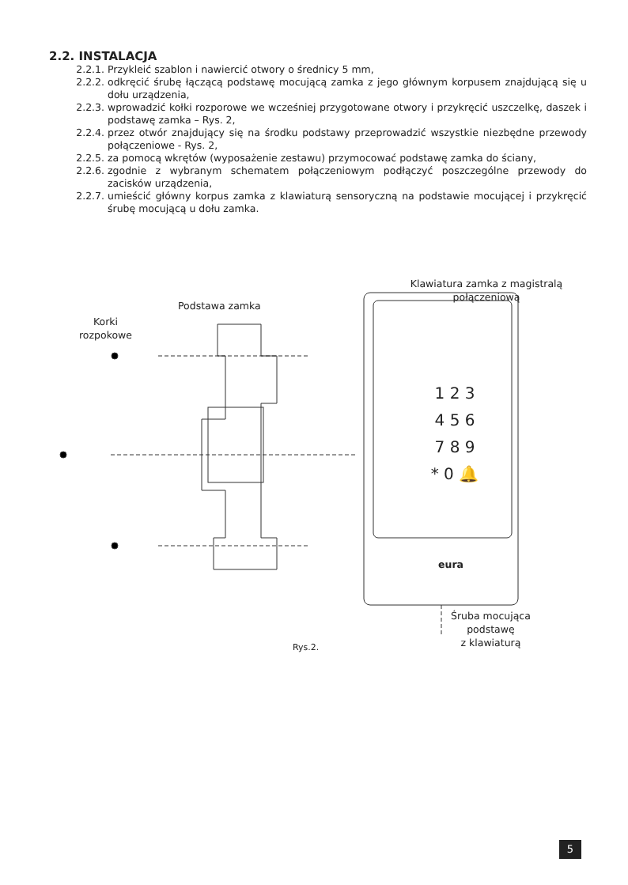2.2. INSTALACJA
2.2.1. Przykleić szablon i nawiercić otwory o średnicy 5 mm,
2.2.2. odkręcić śrubę łączącą podstawę mocującą zamka z jego głównym korpusem znajdującą się u dołu urządzenia,
2.2.3. wprowadzić kołki rozporowe we wcześniej przygotowane otwory i przykręcić uszczelkę, daszek i podstawę zamka – Rys. 2,
2.2.4. przez otwór znajdujący się na środku podstawy przeprowadzić wszystkie niezbędne przewody połączeniowe - Rys. 2,
2.2.5. za pomocą wkrętów (wyposażenie zestawu) przymocować podstawę zamka do ściany,
2.2.6. zgodnie z wybranym schematem połączeniowym podłączyć poszczególne przewody do zacisków urządzenia,
2.2.7. umieścić główny korpus zamka z klawiaturą sensoryczną na podstawie mocującej i przykręcić śrubę mocującą u dołu zamka.
Podstawa zamka
Korki
rozpokowe
Klawiatura zamka z magistralą
połączeniową
1 2 3
4 5 6
7 8 9
* 0 🔔
eura
Śruba mocująca
podstawę
z klawiaturą
Rys.2.
5